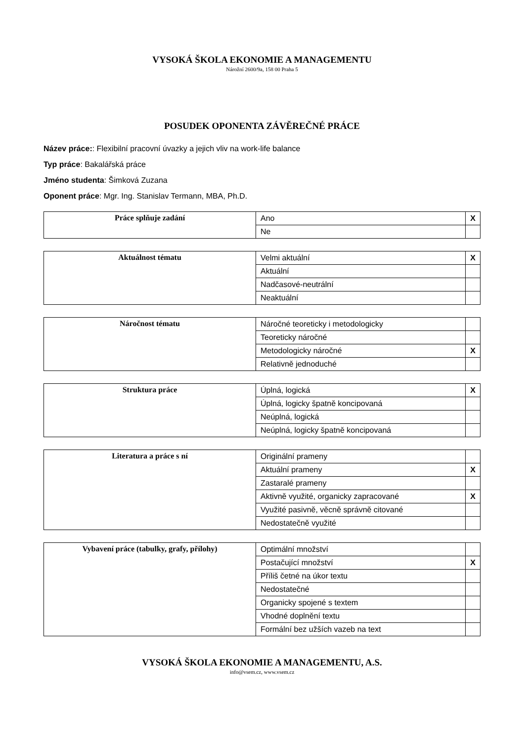VYSOKÁ ŠKOLA EKONOMIE A MANAGEMENTU
Nárožní 2600/9a, 158 00 Praha 5
POSUDEK OPONENTA ZÁVĚREČNÉ PRÁCE
Název práce:: Flexibilní pracovní úvazky a jejich vliv na work-life balance
Typ práce: Bakalářská práce
Jméno studenta: Šimková Zuzana
Oponent práce: Mgr. Ing. Stanislav Termann, MBA, Ph.D.
| Práce splňuje zadání | Ano | X |
| | Ne | |
| Aktuálnost tématu | Velmi aktuální | X |
| | Aktuální | |
| | Nadčasové-neutrální | |
| | Neaktuální | |
| Náročnost tématu | Náročné teoreticky i metodologicky | |
| | Teoreticky náročné | |
| | Metodologicky náročné | X |
| | Relativně jednoduché | |
| Struktura práce | Úplná, logická | X |
| | Úplná, logicky špatně koncipovaná | |
| | Neúplná, logická | |
| | Neúplná, logicky špatně koncipovaná | |
| Literatura a práce s ní | Originální prameny | |
| | Aktuální prameny | X |
| | Zastaralé prameny | |
| | Aktivně využité, organicky zapracované | X |
| | Využité pasivně, věcně správně citované | |
| | Nedostatečně využité | |
| Vybavení práce (tabulky, grafy, přílohy) | Optimální množství | |
| | Postačující množství | X |
| | Příliš četné na úkor textu | |
| | Nedostatečné | |
| | Organicky spojené s textem | |
| | Vhodné doplnění textu | |
| | Formální bez užších vazeb na text | |
VYSOKÁ ŠKOLA EKONOMIE A MANAGEMENTU, A.S.
info@vsem.cz, www.vsem.cz